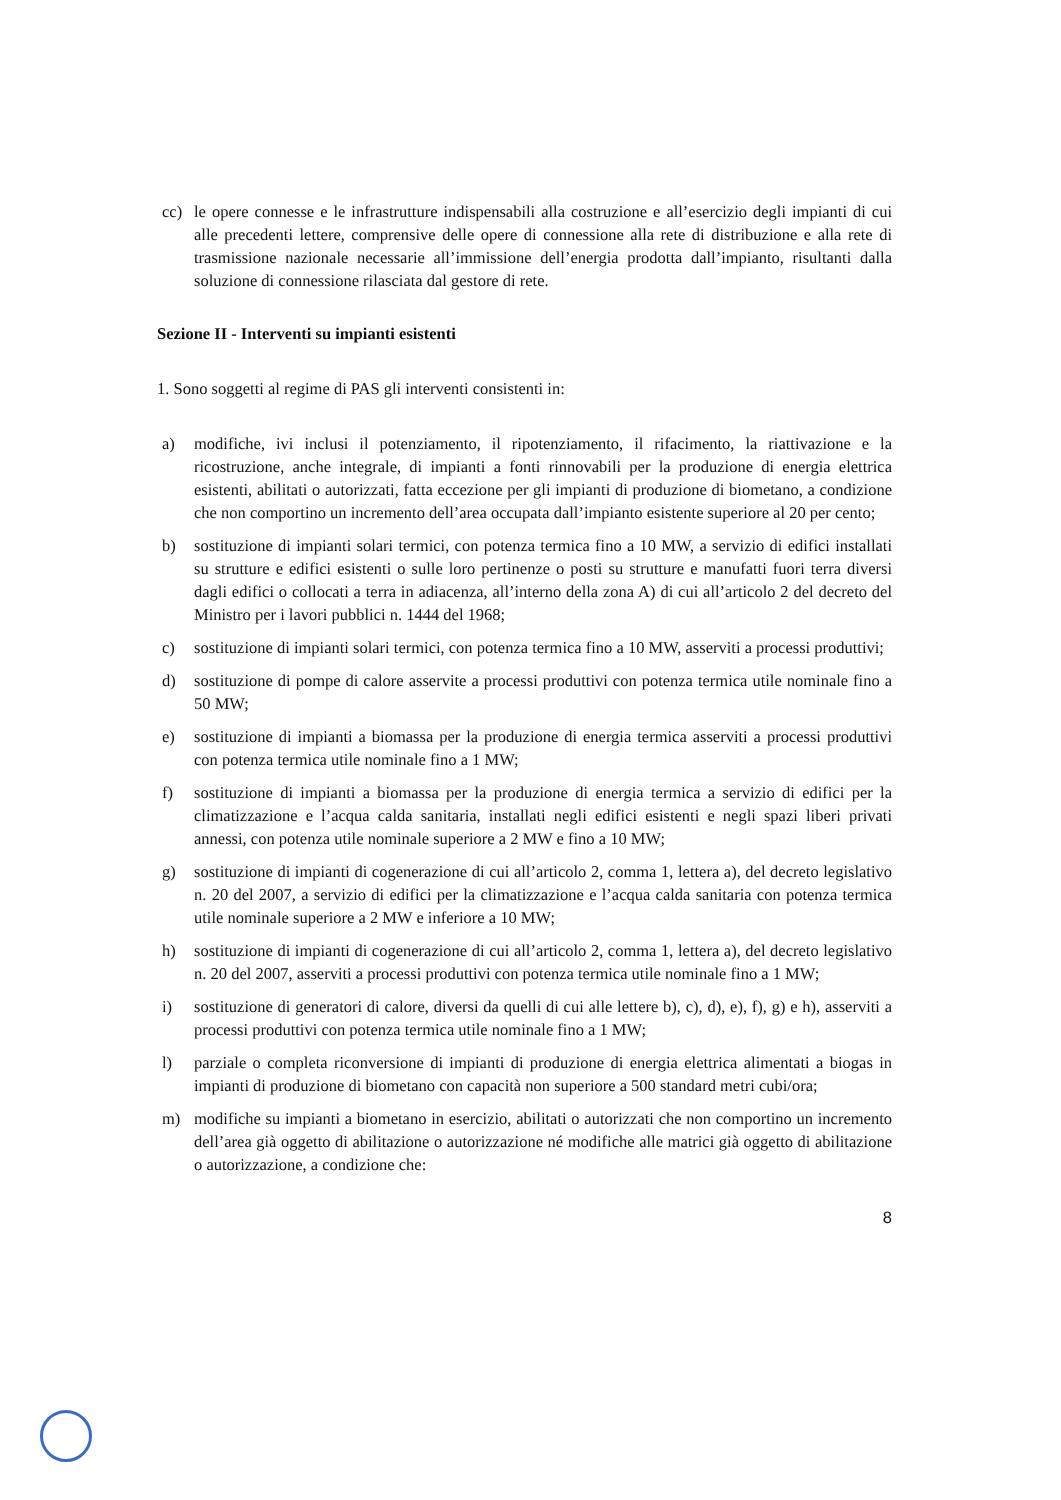cc) le opere connesse e le infrastrutture indispensabili alla costruzione e all’esercizio degli impianti di cui alle precedenti lettere, comprensive delle opere di connessione alla rete di distribuzione e alla rete di trasmissione nazionale necessarie all’immissione dell’energia prodotta dall’impianto, risultanti dalla soluzione di connessione rilasciata dal gestore di rete.
Sezione II - Interventi su impianti esistenti
1. Sono soggetti al regime di PAS gli interventi consistenti in:
a) modifiche, ivi inclusi il potenziamento, il ripotenziamento, il rifacimento, la riattivazione e la ricostruzione, anche integrale, di impianti a fonti rinnovabili per la produzione di energia elettrica esistenti, abilitati o autorizzati, fatta eccezione per gli impianti di produzione di biometano, a condizione che non comportino un incremento dell’area occupata dall’impianto esistente superiore al 20 per cento;
b) sostituzione di impianti solari termici, con potenza termica fino a 10 MW, a servizio di edifici installati su strutture e edifici esistenti o sulle loro pertinenze o posti su strutture e manufatti fuori terra diversi dagli edifici o collocati a terra in adiacenza, all’interno della zona A) di cui all’articolo 2 del decreto del Ministro per i lavori pubblici n. 1444 del 1968;
c) sostituzione di impianti solari termici, con potenza termica fino a 10 MW, asserviti a processi produttivi;
d) sostituzione di pompe di calore asservite a processi produttivi con potenza termica utile nominale fino a 50 MW;
e) sostituzione di impianti a biomassa per la produzione di energia termica asserviti a processi produttivi con potenza termica utile nominale fino a 1 MW;
f) sostituzione di impianti a biomassa per la produzione di energia termica a servizio di edifici per la climatizzazione e l’acqua calda sanitaria, installati negli edifici esistenti e negli spazi liberi privati annessi, con potenza utile nominale superiore a 2 MW e fino a 10 MW;
g) sostituzione di impianti di cogenerazione di cui all’articolo 2, comma 1, lettera a), del decreto legislativo n. 20 del 2007, a servizio di edifici per la climatizzazione e l’acqua calda sanitaria con potenza termica utile nominale superiore a 2 MW e inferiore a 10 MW;
h) sostituzione di impianti di cogenerazione di cui all’articolo 2, comma 1, lettera a), del decreto legislativo n. 20 del 2007, asserviti a processi produttivi con potenza termica utile nominale fino a 1 MW;
i) sostituzione di generatori di calore, diversi da quelli di cui alle lettere b), c), d), e), f), g) e h), asserviti a processi produttivi con potenza termica utile nominale fino a 1 MW;
l) parziale o completa riconversione di impianti di produzione di energia elettrica alimentati a biogas in impianti di produzione di biometano con capacità non superiore a 500 standard metri cubi/ora;
m) modifiche su impianti a biometano in esercizio, abilitati o autorizzati che non comportino un incremento dell’area già oggetto di abilitazione o autorizzazione né modifiche alle matrici già oggetto di abilitazione o autorizzazione, a condizione che:
8